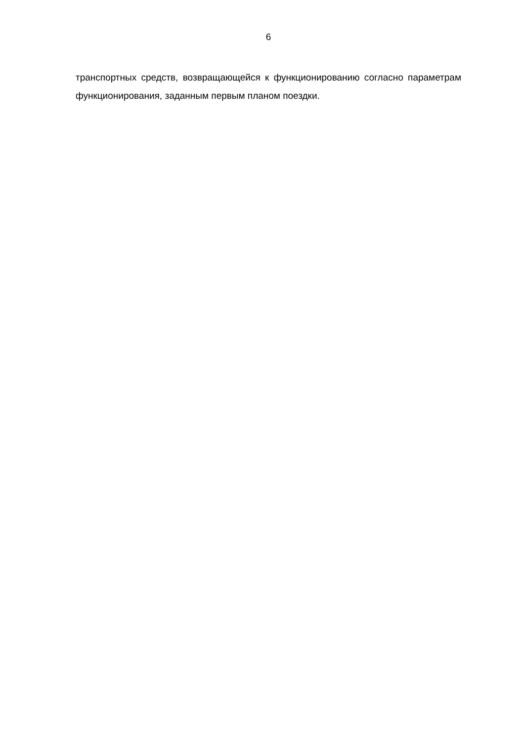6
транспортных средств, возвращающейся к функционированию согласно параметрам функционирования, заданным первым планом поездки.